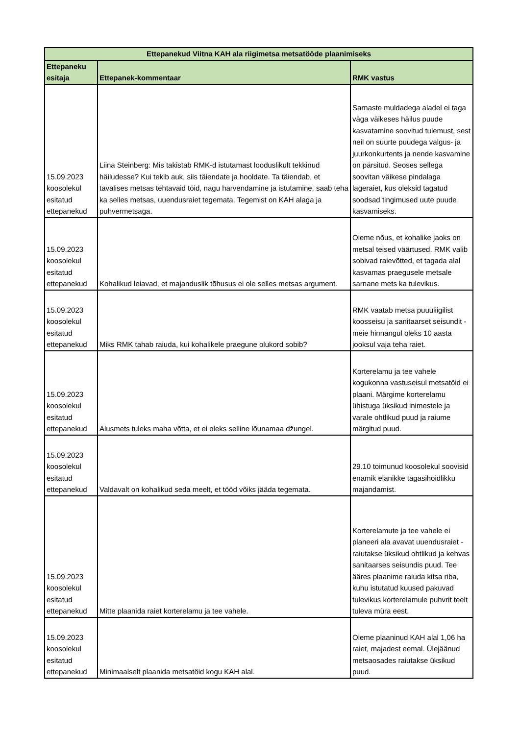| Ettepanekud Viitna KAH ala riigimetsa metsatööde plaanimiseks | | |
| --- | --- | --- |
| Ettepaneku esitaja | Ettepanek-kommentaar | RMK vastus |
| 15.09.2023 koosolekul esitatud ettepanekud | Liina Steinberg: Mis takistab RMK-d istutamast looduslikult tekkinud häiludesse? Kui tekib auk, siis täiendate ja hooldate. Ta täiendab, et tavalises metsas tehtavaid töid, nagu harvendamine ja istutamine, saab teha ka selles metsas, uuendusraiet tegemata. Tegemist on KAH alaga ja puhvermetsaga. | Sarnaste muldadega aladel ei taga väga väikeses häilus puude kasvatamine soovitud tulemust, sest neil on suurte puudega valgus- ja juurkonkurtents ja nende kasvamine on pärsitud. Seoses sellega soovitan väikese pindalaga lageraiet, kus oleksid tagatud soodsad tingimused uute puude kasvamiseks. |
| 15.09.2023 koosolekul esitatud ettepanekud | Kohalikud leiavad, et majanduslik tõhusus ei ole selles metsas argument. | Oleme nõus, et kohalike jaoks on metsal teised väärtused. RMK valib sobivad raievõtted, et tagada alal kasvamas praegusele metsale sarnane mets ka tulevikus. |
| 15.09.2023 koosolekul esitatud ettepanekud | Miks RMK tahab raiuda, kui kohalikele praegune olukord sobib? | RMK vaatab metsa puuuliigilist koosseisu ja sanitaarset seisundit - meie hinnangul oleks 10 aasta jooksul vaja teha raiet. |
| 15.09.2023 koosolekul esitatud ettepanekud | Alusmets tuleks maha võtta, et ei oleks selline lõunamaa džungel. | Korterelamu ja tee vahele kogukonna vastuseisul metsatöid ei plaani. Märgime korterelamu ühistuga üksikud inimestele ja varale ohtlikud puud ja raiume märgitud puud. |
| 15.09.2023 koosolekul esitatud ettepanekud | Valdavalt on kohalikud seda meelt, et tööd võiks jääda tegemata. | 29.10 toimunud koosolekul soovisid enamik elanikke tagasihoidlikku majandamist. |
| 15.09.2023 koosolekul esitatud ettepanekud | Mitte plaanida raiet korterelamu ja tee vahele. | Korterelamute ja tee vahele ei planeeri ala avavat uuendusraiet - raiutakse üksikud ohtlikud ja kehvas sanitaarses seisundis puud. Tee ääres plaanime raiuda kitsa riba, kuhu istutatud kuused pakuvad tulevikus korterelamule puhvrit teelt tuleva müra eest. |
| 15.09.2023 koosolekul esitatud ettepanekud | Minimaalselt plaanida metsatöid kogu KAH alal. | Oleme plaaninud KAH alal 1,06 ha raiet, majadest eemal. Ülejäänud metsaosades raiutakse üksikud puud. |